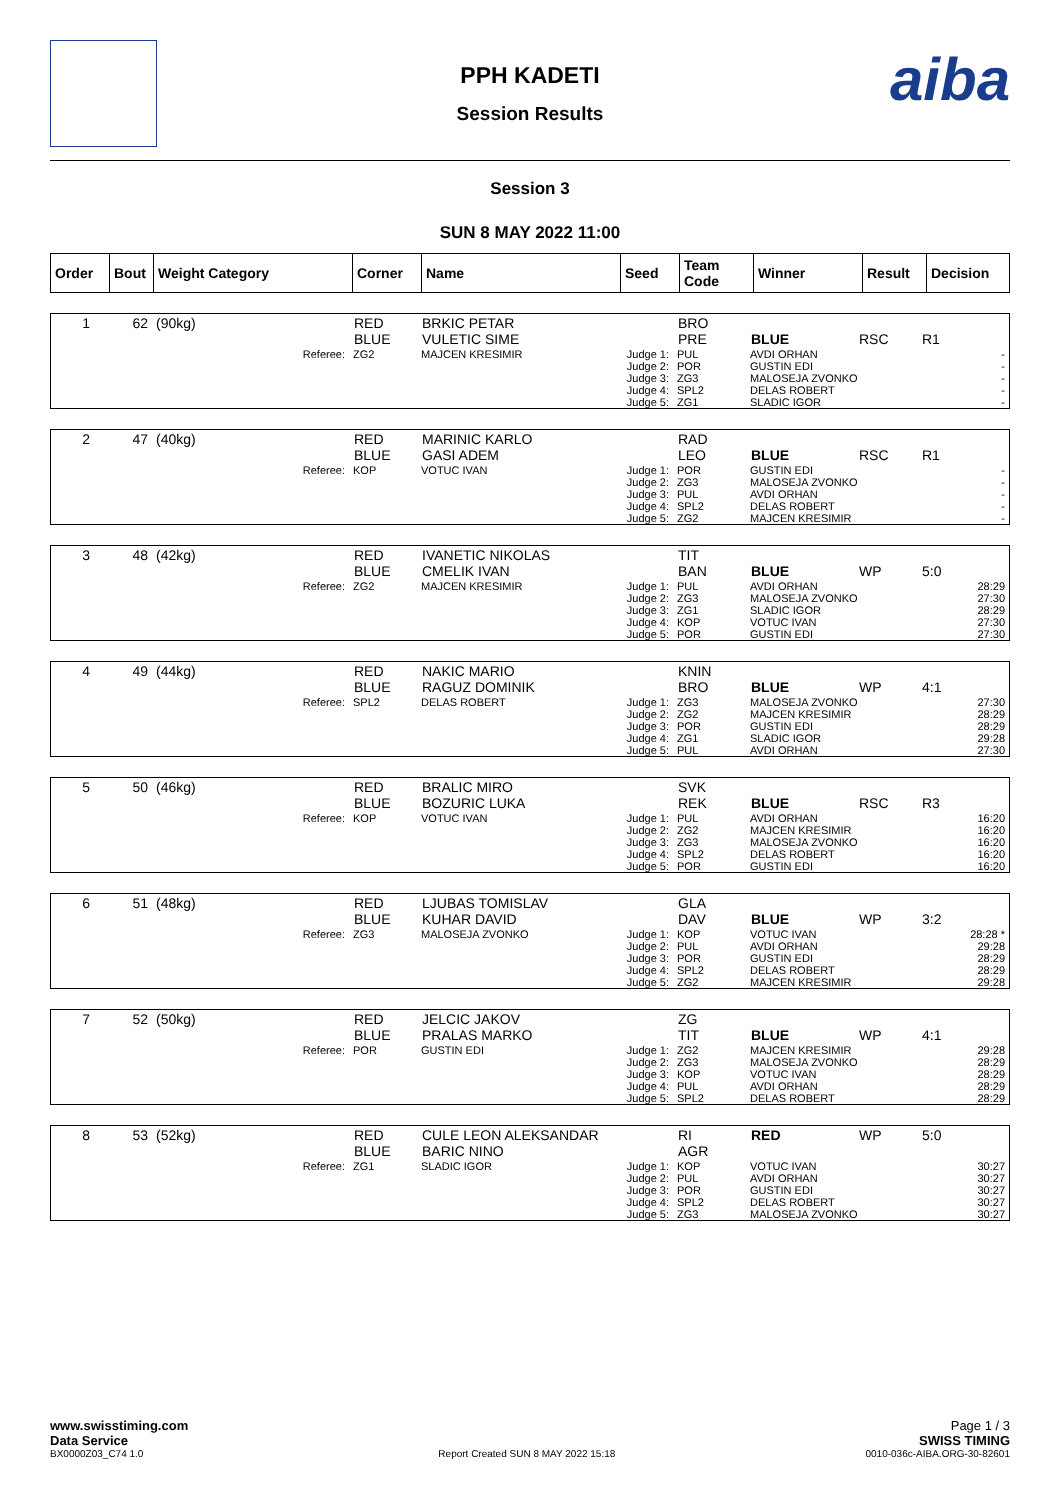PPH KADETI
Session Results
aiba
Session 3
SUN 8 MAY 2022 11:00
| Order | Bout | Weight Category | Corner | Name | Seed | Team Code | Winner | Result | Decision |
| --- | --- | --- | --- | --- | --- | --- | --- | --- | --- |
| 1 | 62 | (90kg) | RED BLUE | BRKIC PETAR VULETIC SIME | | BRO PRE | BLUE | RSC | R1 |
| Referee: | ZG2 | MAJCEN KRESIMIR | Judge 1: Judge 2: Judge 3: Judge 4: Judge 5: | PUL POR ZG3 SPL2 ZG1 | AVDI ORHAN GUSTIN EDI MALOSEJA ZVONKO DELAS ROBERT SLADIC IGOR | - - - - - |
| 2 | 47 | (40kg) | RED BLUE | MARINIC KARLO GASI ADEM | | RAD LEO | BLUE | RSC | R1 |
| Referee: | KOP | VOTUC IVAN | Judge 1: Judge 2: Judge 3: Judge 4: Judge 5: | POR ZG3 PUL SPL2 ZG2 | GUSTIN EDI MALOSEJA ZVONKO AVDI ORHAN DELAS ROBERT MAJCEN KRESIMIR | - - - - - |
| 3 | 48 | (42kg) | RED BLUE | IVANETIC NIKOLAS CMELIK IVAN | | TIT BAN | BLUE | WP | 5:0 |
| Referee: | ZG2 | MAJCEN KRESIMIR | Judge 1: Judge 2: Judge 3: Judge 4: Judge 5: | PUL ZG3 ZG1 KOP POR | AVDI ORHAN MALOSEJA ZVONKO SLADIC IGOR VOTUC IVAN GUSTIN EDI | 28:29 27:30 28:29 27:30 27:30 |
| 4 | 49 | (44kg) | RED BLUE | NAKIC MARIO RAGUZ DOMINIK | | KNIN BRO | BLUE | WP | 4:1 |
| Referee: | SPL2 | DELAS ROBERT | Judge 1: Judge 2: Judge 3: Judge 4: Judge 5: | ZG3 ZG2 POR ZG1 PUL | MALOSEJA ZVONKO MAJCEN KRESIMIR GUSTIN EDI SLADIC IGOR AVDI ORHAN | 27:30 28:29 28:29 29:28 27:30 |
| 5 | 50 | (46kg) | RED BLUE | BRALIC MIRO BOZURIC LUKA | | SVK REK | BLUE | RSC | R3 |
| Referee: | KOP | VOTUC IVAN | Judge 1: Judge 2: Judge 3: Judge 4: Judge 5: | PUL ZG2 ZG3 SPL2 POR | AVDI ORHAN MAJCEN KRESIMIR MALOSEJA ZVONKO DELAS ROBERT GUSTIN EDI | 16:20 16:20 16:20 16:20 16:20 |
| 6 | 51 | (48kg) | RED BLUE | LJUBAS TOMISLAV KUHAR DAVID | | GLA DAV | BLUE | WP | 3:2 |
| Referee: | ZG3 | MALOSEJA ZVONKO | Judge 1: Judge 2: Judge 3: Judge 4: Judge 5: | KOP PUL POR SPL2 ZG2 | VOTUC IVAN AVDI ORHAN GUSTIN EDI DELAS ROBERT MAJCEN KRESIMIR | 28:28 * 29:28 28:29 28:29 29:28 |
| 7 | 52 | (50kg) | RED BLUE | JELCIC JAKOV PRALAS MARKO | | ZG TIT | BLUE | WP | 4:1 |
| Referee: | POR | GUSTIN EDI | Judge 1: Judge 2: Judge 3: Judge 4: Judge 5: | ZG2 ZG3 KOP PUL SPL2 | MAJCEN KRESIMIR MALOSEJA ZVONKO VOTUC IVAN AVDI ORHAN DELAS ROBERT | 29:28 28:29 28:29 28:29 28:29 |
| 8 | 53 | (52kg) | RED BLUE | CULE LEON ALEKSANDAR BARIC NINO | | RI AGR | RED | WP | 5:0 |
| Referee: | ZG1 | SLADIC IGOR | Judge 1: Judge 2: Judge 3: Judge 4: Judge 5: | KOP PUL POR SPL2 ZG3 | VOTUC IVAN AVDI ORHAN GUSTIN EDI DELAS ROBERT MALOSEJA ZVONKO | 30:27 30:27 30:27 30:27 30:27 |
www.swisstiming.com
Data Service
BX0000Z03_C74 1.0
Page 1 / 3
SWISS TIMING
0010-036c-AIBA.ORG-30-82601
Report Created SUN 8 MAY 2022 15:18